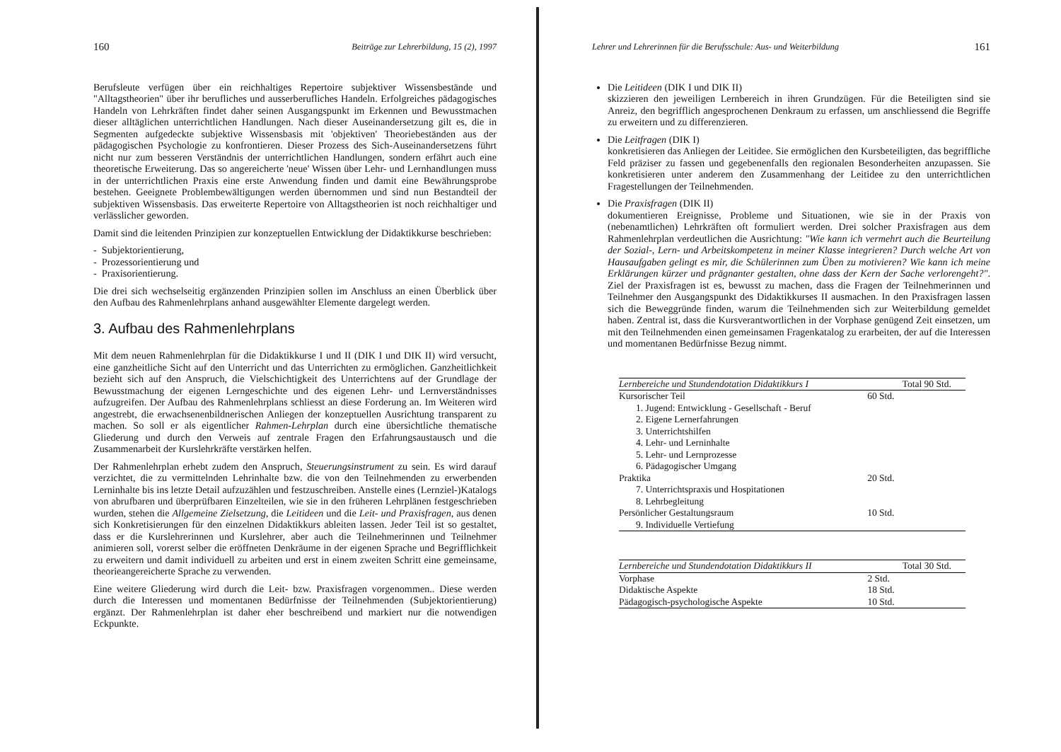160 Beiträge zur Lehrerbildung, 15 (2), 1997
Berufsleute verfügen über ein reichhaltiges Repertoire subjektiver Wissensbestände und "Alltagstheorien" über ihr berufliches und ausserberufliches Handeln. Erfolgreiches pädagogisches Handeln von Lehrkräften findet daher seinen Ausgangspunkt im Erkennen und Bewusstmachen dieser alltäglichen unterrichtlichen Handlungen. Nach dieser Auseinandersetzung gilt es, die in Segmenten aufgedeckte subjektive Wissensbasis mit 'objektiven' Theoriebeständen aus der pädagogischen Psychologie zu konfrontieren. Dieser Prozess des Sich-Auseinandersetzens führt nicht nur zum besseren Verständnis der unterrichtlichen Handlungen, sondern erfährt auch eine theoretische Erweiterung. Das so angereicherte 'neue' Wissen über Lehr- und Lernhandlungen muss in der unterrichtlichen Praxis eine erste Anwendung finden und damit eine Bewährungsprobe bestehen. Geeignete Problembewältigungen werden übernommen und sind nun Bestandteil der subjektiven Wissensbasis. Das erweiterte Repertoire von Alltagstheorien ist noch reichhaltiger und verlässlicher geworden.
Damit sind die leitenden Prinzipien zur konzeptuellen Entwicklung der Didaktikkurse beschrieben:
- Subjektorientierung,
- Prozessorientierung und
- Praxisorientierung.
Die drei sich wechselseitig ergänzenden Prinzipien sollen im Anschluss an einen Überblick über den Aufbau des Rahmenlehrplans anhand ausgewählter Elemente dargelegt werden.
3. Aufbau des Rahmenlehrplans
Mit dem neuen Rahmenlehrplan für die Didaktikkurse I und II (DIK I und DIK II) wird versucht, eine ganzheitliche Sicht auf den Unterricht und das Unterrichten zu ermöglichen. Ganzheitlichkeit bezieht sich auf den Anspruch, die Vielschichtigkeit des Unterrichtens auf der Grundlage der Bewusstmachung der eigenen Lerngeschichte und des eigenen Lehr- und Lernverständnisses aufzugreifen. Der Aufbau des Rahmenlehrplans schliesst an diese Forderung an. Im Weiteren wird angestrebt, die erwachsenenbildnerischen Anliegen der konzeptuellen Ausrichtung transparent zu machen. So soll er als eigentlicher Rahmen-Lehrplan durch eine übersichtliche thematische Gliederung und durch den Verweis auf zentrale Fragen den Erfahrungsaustausch und die Zusammenarbeit der Kurslehrkräfte verstärken helfen.
Der Rahmenlehrplan erhebt zudem den Anspruch, Steuerungsinstrument zu sein. Es wird darauf verzichtet, die zu vermittelnden Lehrinhalte bzw. die von den Teilnehmenden zu erwerbenden Lerninhalte bis ins letzte Detail aufzuzählen und festzuschreiben. Anstelle eines (Lernziel-)Katalogs von abrufbaren und überprüfbaren Einzelteilen, wie sie in den früheren Lehrplänen festgeschrieben wurden, stehen die Allgemeine Zielsetzung, die Leitideen und die Leit- und Praxisfragen, aus denen sich Konkretisierungen für den einzelnen Didaktikkurs ableiten lassen. Jeder Teil ist so gestaltet, dass er die Kurslehrerinnen und Kurslehrer, aber auch die Teilnehmerinnen und Teilnehmer animieren soll, vorerst selber die eröffneten Denkräume in der eigenen Sprache und Begrifflichkeit zu erweitern und damit individuell zu arbeiten und erst in einem zweiten Schritt eine gemeinsame, theorieangereicherte Sprache zu verwenden.
Eine weitere Gliederung wird durch die Leit- bzw. Praxisfragen vorgenommen.. Diese werden durch die Interessen und momentanen Bedürfnisse der Teilnehmenden (Subjektorientierung) ergänzt. Der Rahmenlehrplan ist daher eher beschreibend und markiert nur die notwendigen Eckpunkte.
Lehrer und Lehrerinnen für die Berufsschule: Aus- und Weiterbildung 161
Die Leitideen (DIK I und DIK II)
skizzieren den jeweiligen Lernbereich in ihren Grundzügen. Für die Beteiligten sind sie Anreiz, den begrifflich angesprochenen Denkraum zu erfassen, um anschliessend die Begriffe zu erweitern und zu differenzieren.
Die Leitfragen (DIK I)
konkretisieren das Anliegen der Leitidee. Sie ermöglichen den Kursbeteiligten, das begriffliche Feld präziser zu fassen und gegebenenfalls den regionalen Besonderheiten anzupassen. Sie konkretisieren unter anderem den Zusammenhang der Leitidee zu den unterrichtlichen Fragestellungen der Teilnehmenden.
Die Praxisfragen (DIK II)
dokumentieren Ereignisse, Probleme und Situationen, wie sie in der Praxis von (nebenamtlichen) Lehrkräften oft formuliert werden. Drei solcher Praxisfragen aus dem Rahmenlehrplan verdeutlichen die Ausrichtung: "Wie kann ich vermehrt auch die Beurteilung der Sozial-, Lern- und Arbeitskompetenz in meiner Klasse integrieren? Durch welche Art von Hausaufgaben gelingt es mir, die Schülerinnen zum Üben zu motivieren? Wie kann ich meine Erklärungen kürzer und prägnanter gestalten, ohne dass der Kern der Sache verlorengeht?". Ziel der Praxisfragen ist es, bewusst zu machen, dass die Fragen der Teilnehmerinnen und Teilnehmer den Ausgangspunkt des Didaktikkurses II ausmachen. In den Praxisfragen lassen sich die Beweggründe finden, warum die Teilnehmenden sich zur Weiterbildung gemeldet haben. Zentral ist, dass die Kursverantwortlichen in der Vorphase genügend Zeit einsetzen, um mit den Teilnehmenden einen gemeinsamen Fragenkatalog zu erarbeiten, der auf die Interessen und momentanen Bedürfnisse Bezug nimmt.
| Lernbereiche und Stundendotation Didaktikkurs I | | Total 90 Std. |
| --- | --- | --- |
| Kursorischer Teil | 60 Std. | |
| 1. Jugend: Entwicklung - Gesellschaft - Beruf | | |
| 2. Eigene Lernerfahrungen | | |
| 3. Unterrichtshilfen | | |
| 4. Lehr- und Lerninhalte | | |
| 5. Lehr- und Lernprozesse | | |
| 6. Pädagogischer Umgang | | |
| Praktika | 20 Std. | |
| 7. Unterrichtspraxis und Hospitationen | | |
| 8. Lehrbegleitung | | |
| Persönlicher Gestaltungsraum | 10 Std. | |
| 9. Individuelle Vertiefung | | |
| Lernbereiche und Stundendotation Didaktikkurs II | | Total 30 Std. |
| --- | --- | --- |
| Vorphase | 2 Std. | |
| Didaktische Aspekte | 18 Std. | |
| Pädagogisch-psychologische Aspekte | 10 Std. | |